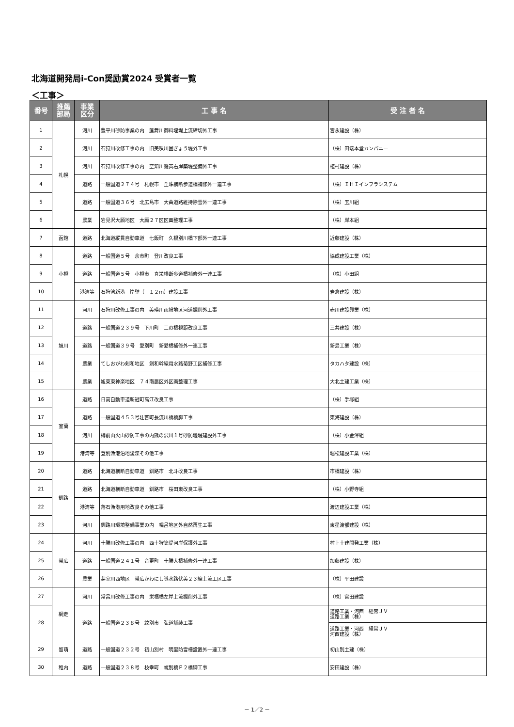北海道開発局i-Con奨励賞2024 受賞者一覧
＜工事＞
| 番号 | 推薦 部局 | 事業 区分 | 工 事 名 | 受 注 者 名 |
| --- | --- | --- | --- | --- |
| 1 | 札幌 | 河川 | 豊平川砂防事業の内 簾舞川御料堰堤上流締切外工事 | 宮永建設（株） |
| 2 | | 河川 | 石狩川改修工事の内 旧美唄川囲ぎょう堤外工事 | （株）田端本堂カンパニー |
| 3 | | 河川 | 石狩川改修工事の内 空知川幾寅右岸築堤整備外工事 | 植村建設（株） |
| 4 | | 道路 | 一般国道２７４号 札幌市 丘珠横断歩道橋補修外一連工事 | （株）ＩＨＩインフラシステム |
| 5 | | 道路 | 一般国道３６号 北広島市 大曲道路維持除雪外一連工事 | （株）玉川組 |
| 6 | | 農業 | 岩見沢大願地区 大願２７区区画整理工事 | （株）岸本組 |
| 7 | 函館 | 道路 | 北海道縦貫自動車道 七飯町 久根別川橋下部外一連工事 | 近藤建設（株） |
| 8 | 小樽 | 道路 | 一般国道５号 余市町 登川改良工事 | 協成建設工業（株） |
| 9 | | 道路 | 一般国道５号 小樽市 真栄横断歩道橋補修外一連工事 | （株）小田組 |
| 10 | | 港湾等 | 石狩湾新港 岸壁（－１２ｍ）建設工事 | 岩倉建設（株） |
| 11 | 旭川 | 河川 | 石狩川改修工事の内 美瑛川雨紛地区河道掘削外工事 | 赤川建設興業（株） |
| 12 | | 道路 | 一般国道２３９号 下川町 二の橋視距改良工事 | 三共建設（株） |
| 13 | | 道路 | 一般国道３９号 愛別町 新愛橋補修外一連工事 | 新島工業（株） |
| 14 | | 農業 | てしおがわ剣和地区 剣和幹線用水路菊野工区補修工事 | タカハタ建設（株） |
| 15 | | 農業 | 旭東東神楽地区 ７４南農区外区画整理工事 | 大北土建工業（株） |
| 16 | 室蘭 | 道路 | 日高自動車道新冠町高江改良工事 | （株）手塚組 |
| 17 | | 道路 | 一般国道４５３号壮瞥町長流川橋橋脚工事 | 東海建設（株） |
| 18 | | 河川 | 樽前山火山砂防工事の内熊の沢川１号砂防堰堤建設外工事 | （株）小金澤組 |
| 19 | | 港湾等 | 登別漁港泊地浚渫その他工事 | 堀松建設工業（株） |
| 20 | 釧路 | 道路 | 北海道横断自動車道 釧路市 北斗改良工事 | 市橋建設（株） |
| 21 | | 道路 | 北海道横断自動車道 釧路市 桜田東改良工事 | （株）小野寺組 |
| 22 | | 港湾等 | 落石漁港用地改良その他工事 | 渡辺建設工業（株） |
| 23 | | 河川 | 釧路川環境整備事業の内 幌呂地区外自然再生工事 | 東星渡部建設（株） |
| 24 | 帯広 | 河川 | 十勝川改修工事の内 西士狩築堤河岸保護外工事 | 村上土建開発工業（株） |
| 25 | | 道路 | 一般国道２４１号 音更町 十勝大橋補修外一連工事 | 加藤建設（株） |
| 26 | | 農業 | 芽室川西地区 帯広かわにし導水路伏美２３線上流工区工事 | （株）平田建設 |
| 27 | 網走 | 河川 | 常呂川改修工事の内 栄福橋左岸上流掘削外工事 | （株）宮田建設 |
| 28 | | 道路 | 一般国道２３８号 紋別市 弘道舗装工事 | 道路工業・河西 経常ＪＶ 道路工業（株） |
| | | | | 道路工業・河西 経常ＪＶ 河西建設（株） |
| 29 | 留萌 | 道路 | 一般国道２３２号 初山別村 明里防雪柵設置外一連工事 | 初山別土建（株） |
| 30 | 稚内 | 道路 | 一般国道２３８号 枝幸町 幌別橋Ｐ２橋脚工事 | 安田建設（株） |
－ 1／2 －